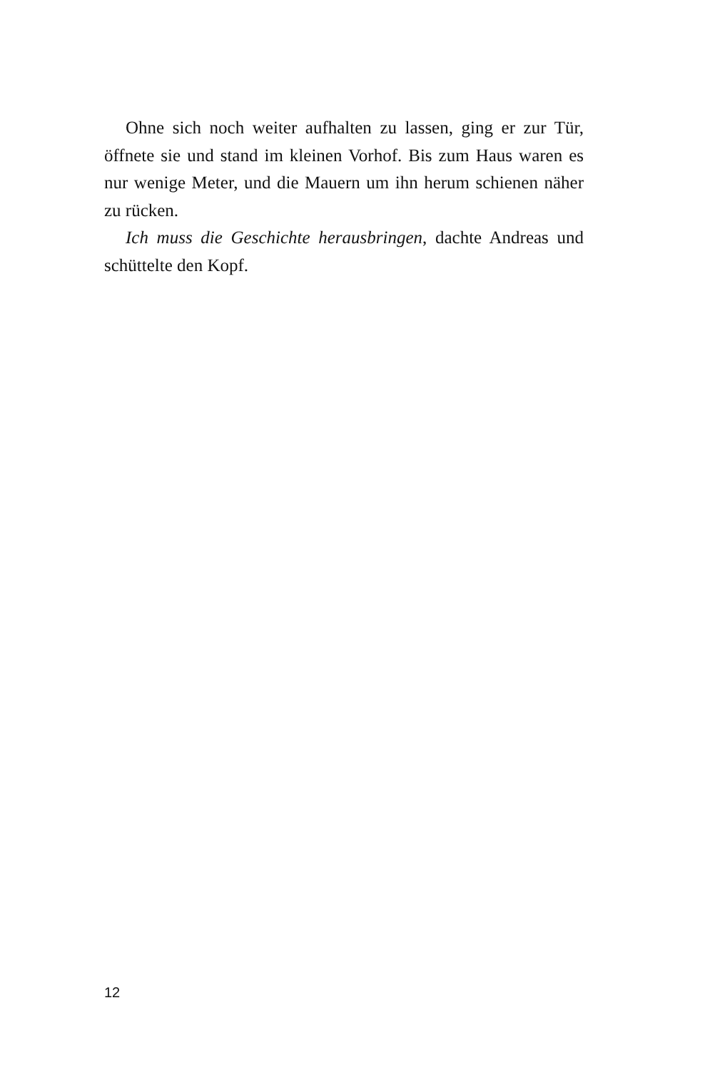Ohne sich noch weiter aufhalten zu lassen, ging er zur Tür, öffnete sie und stand im kleinen Vorhof. Bis zum Haus waren es nur wenige Meter, und die Mauern um ihn herum schienen näher zu rücken.
Ich muss die Geschichte herausbringen, dachte Andreas und schüttelte den Kopf.
12